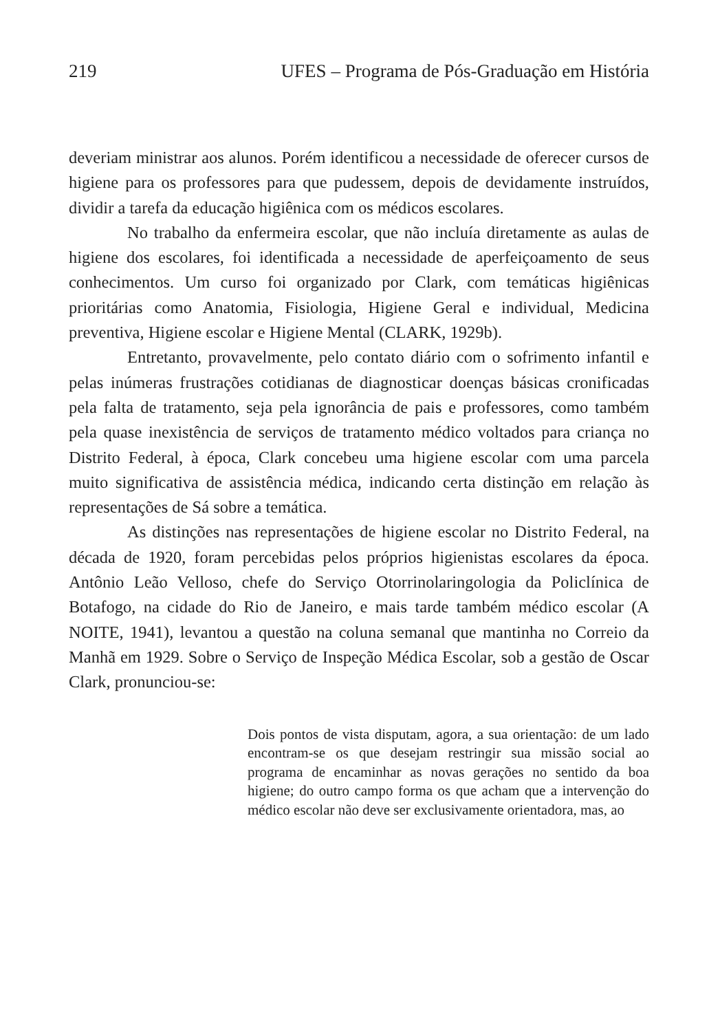219 UFES – Programa de Pós-Graduação em História
deveriam ministrar aos alunos. Porém identificou a necessidade de oferecer cursos de higiene para os professores para que pudessem, depois de devidamente instruídos, dividir a tarefa da educação higiênica com os médicos escolares.
No trabalho da enfermeira escolar, que não incluía diretamente as aulas de higiene dos escolares, foi identificada a necessidade de aperfeiçoamento de seus conhecimentos. Um curso foi organizado por Clark, com temáticas higiênicas prioritárias como Anatomia, Fisiologia, Higiene Geral e individual, Medicina preventiva, Higiene escolar e Higiene Mental (CLARK, 1929b).
Entretanto, provavelmente, pelo contato diário com o sofrimento infantil e pelas inúmeras frustrações cotidianas de diagnosticar doenças básicas cronificadas pela falta de tratamento, seja pela ignorância de pais e professores, como também pela quase inexistência de serviços de tratamento médico voltados para criança no Distrito Federal, à época, Clark concebeu uma higiene escolar com uma parcela muito significativa de assistência médica, indicando certa distinção em relação às representações de Sá sobre a temática.
As distinções nas representações de higiene escolar no Distrito Federal, na década de 1920, foram percebidas pelos próprios higienistas escolares da época. Antônio Leão Velloso, chefe do Serviço Otorrinolaringologia da Policlínica de Botafogo, na cidade do Rio de Janeiro, e mais tarde também médico escolar (A NOITE, 1941), levantou a questão na coluna semanal que mantinha no Correio da Manhã em 1929. Sobre o Serviço de Inspeção Médica Escolar, sob a gestão de Oscar Clark, pronunciou-se:
Dois pontos de vista disputam, agora, a sua orientação: de um lado encontram-se os que desejam restringir sua missão social ao programa de encaminhar as novas gerações no sentido da boa higiene; do outro campo forma os que acham que a intervenção do médico escolar não deve ser exclusivamente orientadora, mas, ao